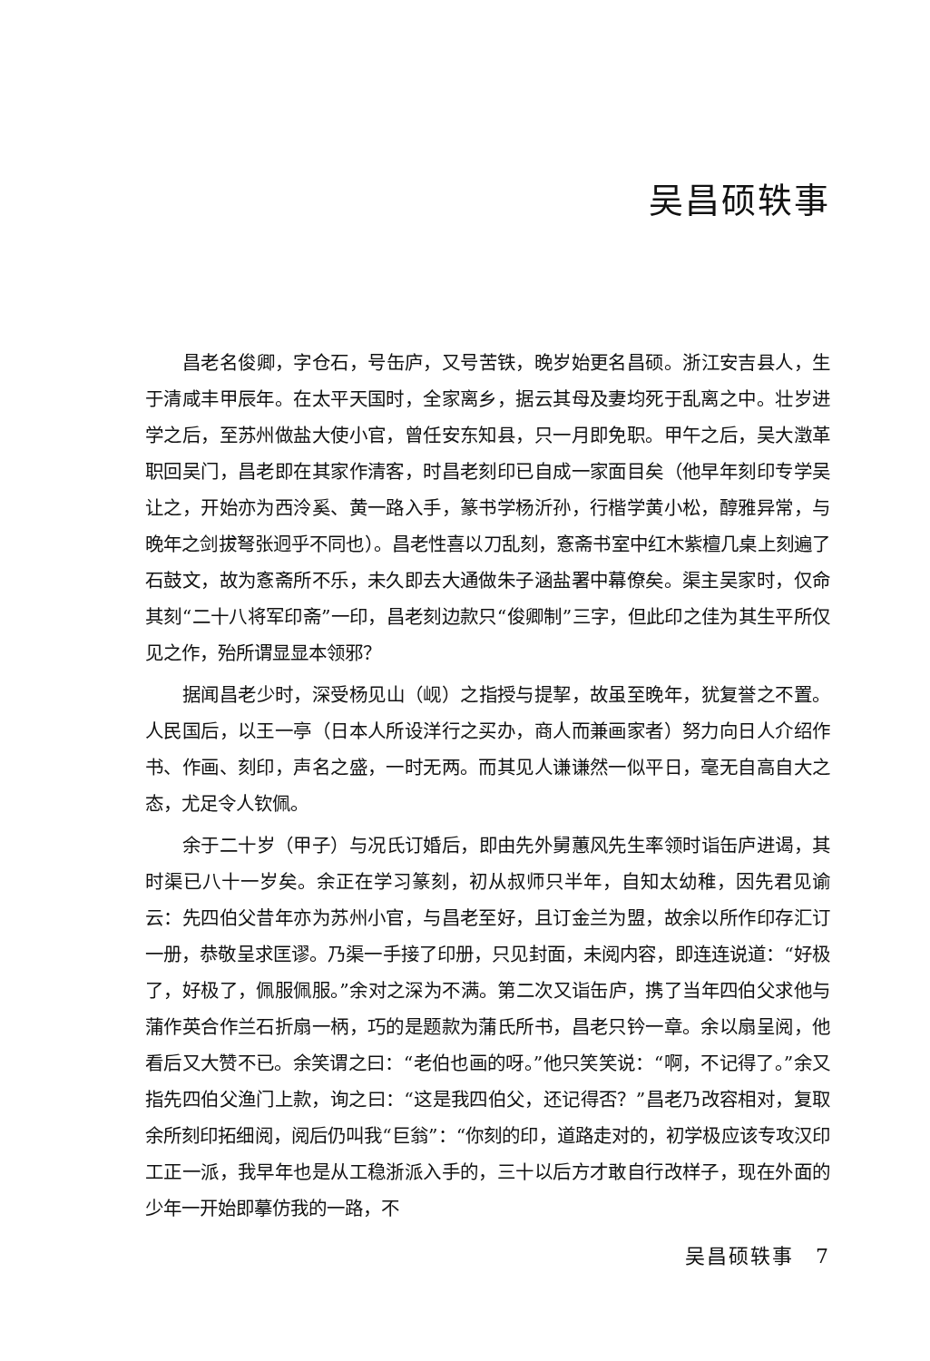吴昌硕轶事
昌老名俊卿，字仓石，号缶庐，又号苦铁，晚岁始更名昌硕。浙江安吉县人，生于清咸丰甲辰年。在太平天国时，全家离乡，据云其母及妻均死于乱离之中。壮岁进学之后，至苏州做盐大使小官，曾任安东知县，只一月即免职。甲午之后，吴大澂革职回吴门，昌老即在其家作清客，时昌老刻印已自成一家面目矣（他早年刻印专学吴让之，开始亦为西泠奚、黄一路入手，篆书学杨沂孙，行楷学黄小松，醇雅异常，与晚年之剑拔弩张迥乎不同也）。昌老性喜以刀乱刻，愙斋书室中红木紫檀几桌上刻遍了石鼓文，故为愙斋所不乐，未久即去大通做朱子涵盐署中幕僚矣。渠主吴家时，仅命其刻“二十八将军印斋”一印，昌老刻边款只“俊卿制”三字，但此印之佳为其生平所仅见之作，殆所谓显显本领邪？
据闻昌老少时，深受杨见山（岘）之指授与提挈，故虽至晚年，犹复誉之不置。人民国后，以王一亭（日本人所设洋行之买办，商人而兼画家者）努力向日人介绍作书、作画、刻印，声名之盛，一时无两。而其见人谦谦然一似平日，毫无自高自大之态，尤足令人钦佩。
余于二十岁（甲子）与况氏订婚后，即由先外舅蕙风先生率领时诣缶庐进谒，其时渠已八十一岁矣。余正在学习篆刻，初从叔师只半年，自知太幼稚，因先君见谕云：先四伯父昔年亦为苏州小官，与昌老至好，且订金兰为盟，故余以所作印存汇订一册，恭敬呈求匡谬。乃渠一手接了印册，只见封面，未阅内容，即连连说道：“好极了，好极了，佩服佩服。”余对之深为不满。第二次又诣缶庐，携了当年四伯父求他与蒲作英合作兰石折扇一柄，巧的是题款为蒲氏所书，昌老只钤一章。余以扇呈阅，他看后又大赞不已。余笑谓之曰：“老伯也画的呀。”他只笑笑说：“啊，不记得了。”余又指先四伯父渔门上款，询之曰：“这是我四伯父，还记得否？”昌老乃改容相对，复取余所刻印拓细阅，阅后仍叫我“巨翁”：“你刻的印，道路走对的，初学极应该专攻汉印工正一派，我早年也是从工稳浙派入手的，三十以后方才敢自行改样子，现在外面的少年一开始即摹仿我的一路，不
吴昌硕轶事　7